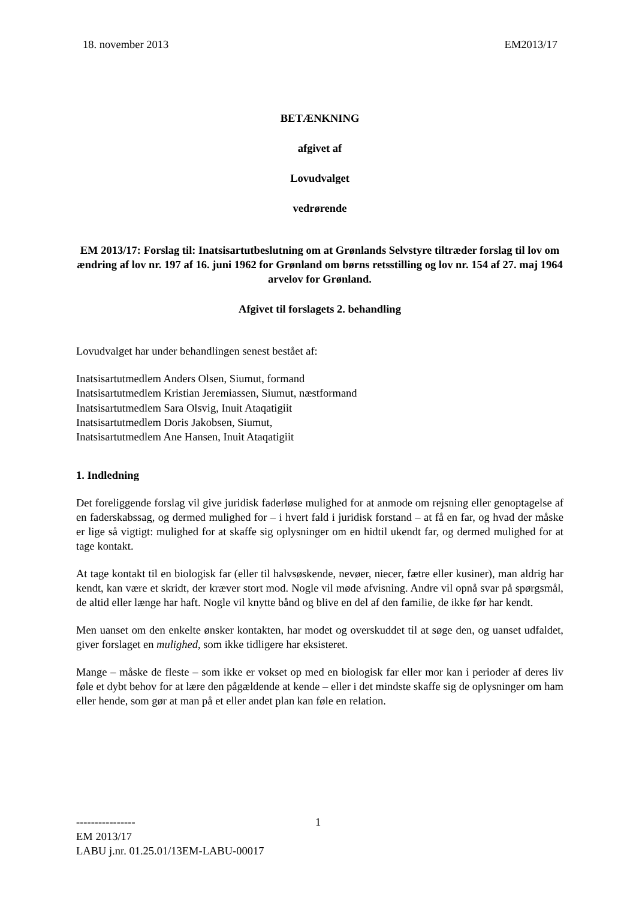18. november 2013 EM2013/17
BETÆNKNING
afgivet af
Lovudvalget
vedrørende
EM 2013/17: Forslag til: Inatsisartutbeslutning om at Grønlands Selvstyre tiltræder forslag til lov om ændring af lov nr. 197 af 16. juni 1962 for Grønland om børns retsstilling og lov nr. 154 af 27. maj 1964 arvelov for Grønland.
Afgivet til forslagets 2. behandling
Lovudvalget har under behandlingen senest bestået af:
Inatsisartutmedlem Anders Olsen, Siumut, formand
Inatsisartutmedlem Kristian Jeremiassen, Siumut, næstformand
Inatsisartutmedlem Sara Olsvig, Inuit Ataqatigiit
Inatsisartutmedlem Doris Jakobsen, Siumut,
Inatsisartutmedlem Ane Hansen, Inuit Ataqatigiit
1. Indledning
Det foreliggende forslag vil give juridisk faderløse mulighed for at anmode om rejsning eller genoptagelse af en faderskabssag, og dermed mulighed for – i hvert fald i juridisk forstand – at få en far, og hvad der måske er lige så vigtigt: mulighed for at skaffe sig oplysninger om en hidtil ukendt far, og dermed mulighed for at tage kontakt.
At tage kontakt til en biologisk far (eller til halvsøskende, nevøer, niecer, fætre eller kusiner), man aldrig har kendt, kan være et skridt, der kræver stort mod. Nogle vil møde afvisning. Andre vil opnå svar på spørgsmål, de altid eller længe har haft. Nogle vil knytte bånd og blive en del af den familie, de ikke før har kendt.
Men uanset om den enkelte ønsker kontakten, har modet og overskuddet til at søge den, og uanset udfaldet, giver forslaget en mulighed, som ikke tidligere har eksisteret.
Mange – måske de fleste – som ikke er vokset op med en biologisk far eller mor kan i perioder af deres liv føle et dybt behov for at lære den pågældende at kende – eller i det mindste skaffe sig de oplysninger om ham eller hende, som gør at man på et eller andet plan kan føle en relation.
1
----------------
EM 2013/17
LABU j.nr. 01.25.01/13EM-LABU-00017